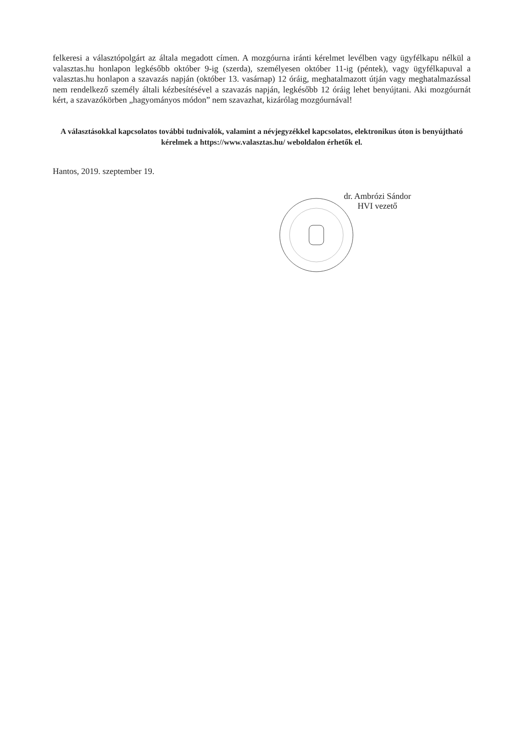felkeresi a választópolgárt az általa megadott címen. A mozgóurna iránti kérelmet levélben vagy ügyfélkapu nélkül a valasztas.hu honlapon legkésőbb október 9-ig (szerda), személyesen október 11-ig (péntek), vagy ügyfélkapuval a valasztas.hu honlapon a szavazás napján (október 13. vasárnap) 12 óráig, meghatalmazott útján vagy meghatalmazással nem rendelkező személy általi kézbesítésével a szavazás napján, legkésőbb 12 óráig lehet benyújtani. Aki mozgóurnát kért, a szavazókörben „hagyományos módon” nem szavazhat, kizárólag mozgóurnával!
A választásokkal kapcsolatos további tudnivalók, valamint a névjegyzékkel kapcsolatos, elektronikus úton is benyújtható kérelmek a https://www.valasztas.hu/ weboldalon érhetők el.
Hantos, 2019. szeptember 19.
dr. Ambrózi Sándor
HVI vezető